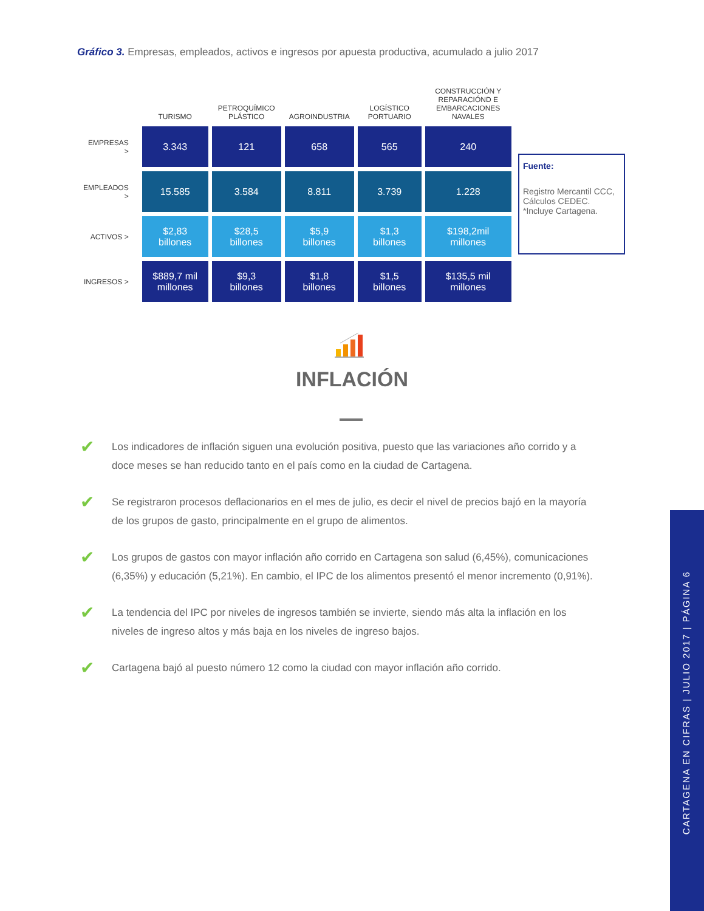Gráfico 3. Empresas, empleados, activos e ingresos por apuesta productiva, acumulado a julio 2017
| | TURISMO | PETROQUÍMICO PLÁSTICO | AGROINDUSTRIA | LOGÍSTICO PORTUARIO | CONSTRUCCIÓN Y REPARACIÓND E EMBARCACIONES NAVALES |
| --- | --- | --- | --- | --- | --- |
| EMPRESAS > | 3.343 | 121 | 658 | 565 | 240 |
| EMPLEADOS > | 15.585 | 3.584 | 8.811 | 3.739 | 1.228 |
| ACTIVOS > | $2,83 billones | $28,5 billones | $5,9 billones | $1,3 billones | $198,2mil millones |
| INGRESOS > | $889,7 mil millones | $9,3 billones | $1,8 billones | $1,5 billones | $135,5 mil millones |
Fuente:
Registro Mercantil CCC, Cálculos CEDEC.
*Incluye Cartagena.
INFLACIÓN
✔ Los indicadores de inflación siguen una evolución positiva, puesto que las variaciones año corrido y a doce meses se han reducido tanto en el país como en la ciudad de Cartagena.
✔ Se registraron procesos deflacionarios en el mes de julio, es decir el nivel de precios bajó en la mayoría de los grupos de gasto, principalmente en el grupo de alimentos.
✔ Los grupos de gastos con mayor inflación año corrido en Cartagena son salud (6,45%), comunicaciones (6,35%) y educación (5,21%). En cambio, el IPC de los alimentos presentó el menor incremento (0,91%).
✔ La tendencia del IPC por niveles de ingresos también se invierte, siendo más alta la inflación en los niveles de ingreso altos y más baja en los niveles de ingreso bajos.
✔ Cartagena bajó al puesto número 12 como la ciudad con mayor inflación año corrido.
CARTAGENA EN CIFRAS | JULIO 2017 | PÁGINA 6